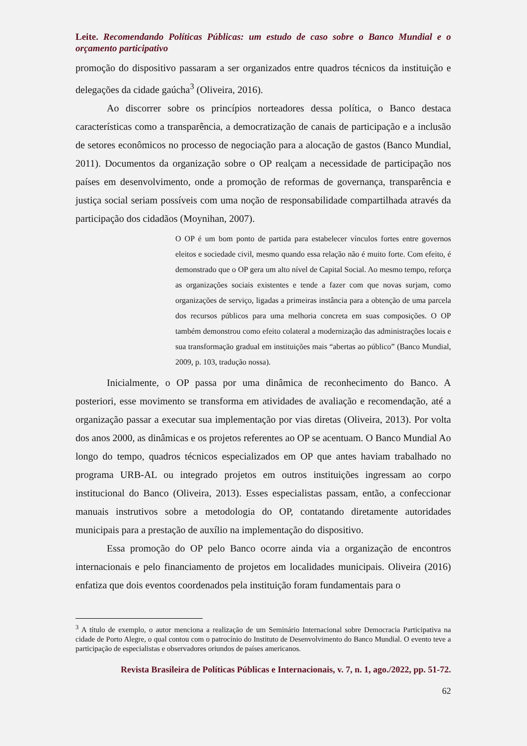Leite. Recomendando Políticas Públicas: um estudo de caso sobre o Banco Mundial e o orçamento participativo
promoção do dispositivo passaram a ser organizados entre quadros técnicos da instituição e delegações da cidade gaúcha<sup>3</sup> (Oliveira, 2016).
Ao discorrer sobre os princípios norteadores dessa política, o Banco destaca características como a transparência, a democratização de canais de participação e a inclusão de setores econômicos no processo de negociação para a alocação de gastos (Banco Mundial, 2011). Documentos da organização sobre o OP realçam a necessidade de participação nos países em desenvolvimento, onde a promoção de reformas de governança, transparência e justiça social seriam possíveis com uma noção de responsabilidade compartilhada através da participação dos cidadãos (Moynihan, 2007).
O OP é um bom ponto de partida para estabelecer vínculos fortes entre governos eleitos e sociedade civil, mesmo quando essa relação não é muito forte. Com efeito, é demonstrado que o OP gera um alto nível de Capital Social. Ao mesmo tempo, reforça as organizações sociais existentes e tende a fazer com que novas surjam, como organizações de serviço, ligadas a primeiras instância para a obtenção de uma parcela dos recursos públicos para uma melhoria concreta em suas composições. O OP também demonstrou como efeito colateral a modernização das administrações locais e sua transformação gradual em instituições mais “abertas ao público” (Banco Mundial, 2009, p. 103, tradução nossa).
Inicialmente, o OP passa por uma dinâmica de reconhecimento do Banco. A posteriori, esse movimento se transforma em atividades de avaliação e recomendação, até a organização passar a executar sua implementação por vias diretas (Oliveira, 2013). Por volta dos anos 2000, as dinâmicas e os projetos referentes ao OP se acentuam. O Banco Mundial Ao longo do tempo, quadros técnicos especializados em OP que antes haviam trabalhado no programa URB-AL ou integrado projetos em outros instituições ingressam ao corpo institucional do Banco (Oliveira, 2013). Esses especialistas passam, então, a confeccionar manuais instrutivos sobre a metodologia do OP, contatando diretamente autoridades municipais para a prestação de auxílio na implementação do dispositivo.
Essa promoção do OP pelo Banco ocorre ainda via a organização de encontros internacionais e pelo financiamento de projetos em localidades municipais. Oliveira (2016) enfatiza que dois eventos coordenados pela instituição foram fundamentais para o
<sup>3</sup> A título de exemplo, o autor menciona a realização de um Seminário Internacional sobre Democracia Participativa na cidade de Porto Alegre, o qual contou com o patrocínio do Instituto de Desenvolvimento do Banco Mundial. O evento teve a participação de especialistas e observadores oriundos de países americanos.
Revista Brasileira de Políticas Públicas e Internacionais, v. 7, n. 1, ago./2022, pp. 51-72.
62